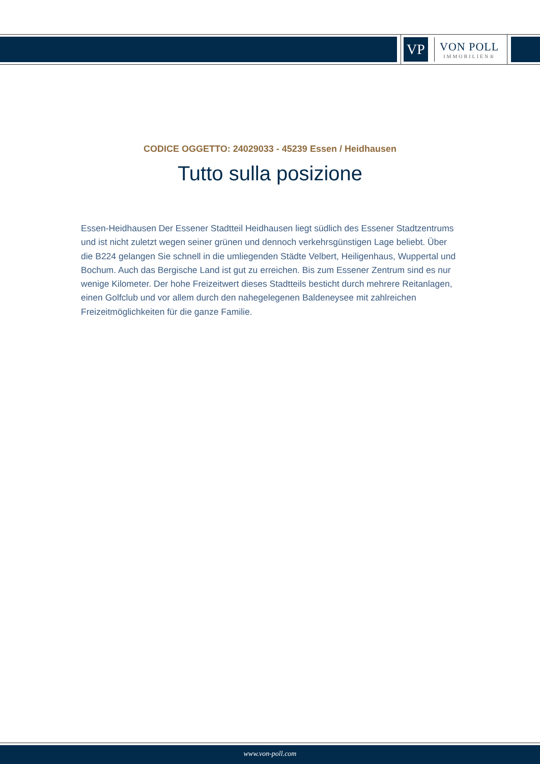VP
VON POLL
IMMOBILIEN®
CODICE OGGETTO: 24029033 - 45239 Essen / Heidhausen
Tutto sulla posizione
Essen-Heidhausen Der Essener Stadtteil Heidhausen liegt südlich des Essener Stadtzentrums und ist nicht zuletzt wegen seiner grünen und dennoch verkehrsgünstigen Lage beliebt. Über die B224 gelangen Sie schnell in die umliegenden Städte Velbert, Heiligenhaus, Wuppertal und Bochum. Auch das Bergische Land ist gut zu erreichen. Bis zum Essener Zentrum sind es nur wenige Kilometer. Der hohe Freizeitwert dieses Stadtteils besticht durch mehrere Reitanlagen, einen Golfclub und vor allem durch den nahegelegenen Baldeneysee mit zahlreichen Freizeitmöglichkeiten für die ganze Familie.
www.von-poll.com